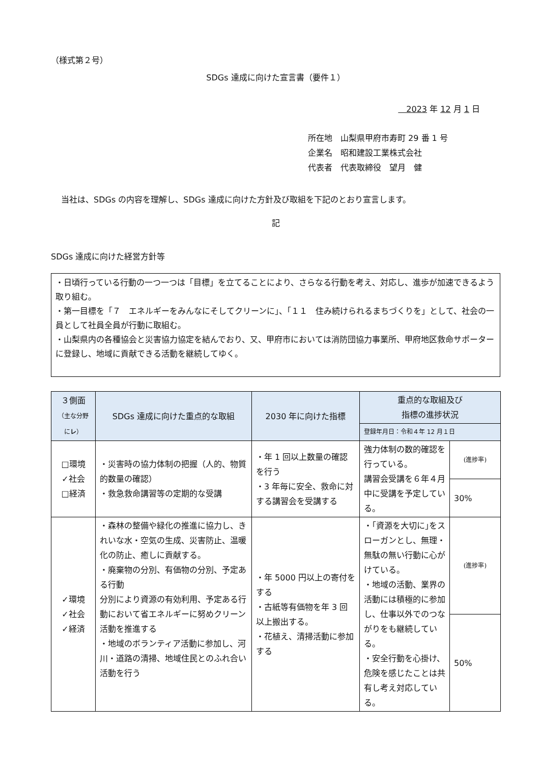（様式第２号）
SDGs 達成に向けた宣言書（要件１）
　2023 年 12 月 1 日
所在地　山梨県甲府市寿町 29 番 1 号
企業名　昭和建設工業株式会社
代表者　代表取締役　望月　健
当社は、SDGs の内容を理解し、SDGs 達成に向けた方針及び取組を下記のとおり宣言します。
記
SDGs 達成に向けた経営方針等
・日頃行っている行動の一つ一つは「目標」を立てることにより、さらなる行動を考え、対応し、進歩が加速できるよう取り組む。
・第一目標を「７　エネルギーをみんなにそしてクリーンに」、「１１　住み続けられるまちづくりを」として、社会の一員として社員全員が行動に取組む。
・山梨県内の各種協会と災害協力協定を結んでおり、又、甲府市においては消防団協力事業所、甲府地区救命サポーターに登録し、地域に貢献できる活動を継続してゆく。
| ３側面 （主な分野に レ ） | SDGs 達成に向けた重点的な取組 | 2030 年に向けた指標 | 重点的な取組及び 指標の進捗状況 | |
| --- | --- | --- | --- | --- |
| | | | 登録年月日：令和４年 12 月１日 | |
| □環境 ✓社会 □経済 | ・災害時の協力体制の把握（人的、物質的数量の確認） ・救急救命講習等の定期的な受講 | ・年 1 回以上数量の確認を行う ・3 年毎に安全、救命に対する講習会を受講する | 強力体制の数的確認を行っている。 講習会受講を６年４月中に受講を予定している。 | (進捗率) |
| | | | | 30% |
| ✓環境 ✓社会 ✓経済 | ・森林の整備や緑化の推進に協力し、きれいな水・空気の生成、災害防止、温暖化の防止、癒しに貢献する。 ・廃棄物の分別、有価物の分別、予定ある行動 分別により資源の有効利用、予定ある行動において省エネルギーに努めクリーン活動を推進する ・地域のボランティア活動に参加し、河川・道路の清掃、地域住民とのふれ合い活動を行う | ・年 5000 円以上の寄付をする ・古紙等有価物を年 3 回以上搬出する。 ・花植え、清掃活動に参加する | ・｢資源を大切に｣をスローガンとし、無理・無駄の無い行動に心がけている。 ・地域の活動、業界の活動には積極的に参加し、仕事以外でのつながりをも継続している。 ・安全行動を心掛け、危険を感じたことは共有し考え対応している。 | (進捗率) |
| | | | | 50% |